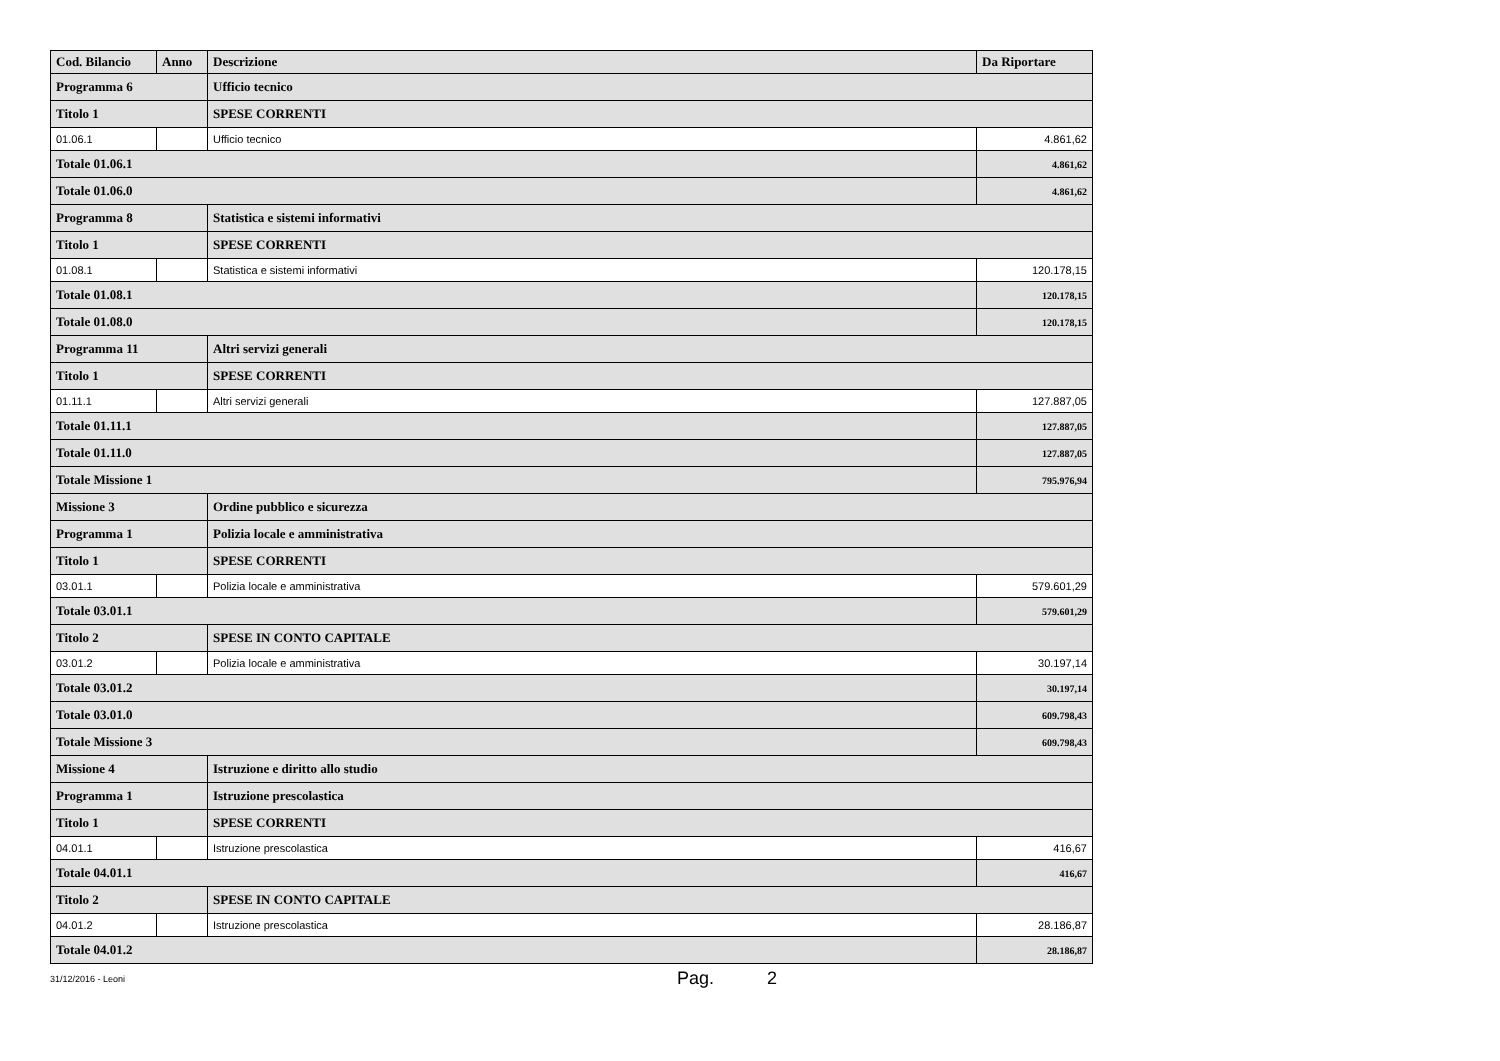| Cod. Bilancio | Anno | Descrizione | Da Riportare |
| --- | --- | --- | --- |
| Programma 6 | | Ufficio tecnico | |
| Titolo 1 | | SPESE CORRENTI | |
| 01.06.1 | | Ufficio tecnico | 4.861,62 |
| Totale 01.06.1 | | | 4.861,62 |
| Totale 01.06.0 | | | 4.861,62 |
| Programma 8 | | Statistica e sistemi informativi | |
| Titolo 1 | | SPESE CORRENTI | |
| 01.08.1 | | Statistica e sistemi informativi | 120.178,15 |
| Totale 01.08.1 | | | 120.178,15 |
| Totale 01.08.0 | | | 120.178,15 |
| Programma 11 | | Altri servizi generali | |
| Titolo 1 | | SPESE CORRENTI | |
| 01.11.1 | | Altri servizi generali | 127.887,05 |
| Totale 01.11.1 | | | 127.887,05 |
| Totale 01.11.0 | | | 127.887,05 |
| Totale Missione 1 | | | 795.976,94 |
| Missione 3 | | Ordine pubblico e sicurezza | |
| Programma 1 | | Polizia locale e amministrativa | |
| Titolo 1 | | SPESE CORRENTI | |
| 03.01.1 | | Polizia locale e amministrativa | 579.601,29 |
| Totale 03.01.1 | | | 579.601,29 |
| Titolo 2 | | SPESE IN CONTO CAPITALE | |
| 03.01.2 | | Polizia locale e amministrativa | 30.197,14 |
| Totale 03.01.2 | | | 30.197,14 |
| Totale 03.01.0 | | | 609.798,43 |
| Totale Missione 3 | | | 609.798,43 |
| Missione 4 | | Istruzione e diritto allo studio | |
| Programma 1 | | Istruzione prescolastica | |
| Titolo 1 | | SPESE CORRENTI | |
| 04.01.1 | | Istruzione prescolastica | 416,67 |
| Totale 04.01.1 | | | 416,67 |
| Titolo 2 | | SPESE IN CONTO CAPITALE | |
| 04.01.2 | | Istruzione prescolastica | 28.186,87 |
| Totale 04.01.2 | | | 28.186,87 |
31/12/2016 - Leoni Pag. 2